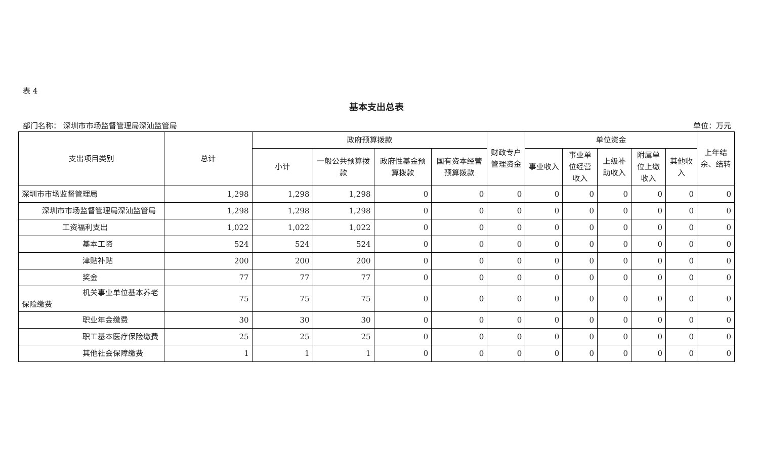表 4
基本支出总表
部门名称： 深圳市市场监督管理局深汕监管局 单位：万元
| 支出项目类别 | 总计 | 政府预算拨款 | | | | 财政专户管理资金 | 单位资金 | | | | | 上年结余、结转 |
| --- | --- | --- | --- | --- | --- | --- | --- | --- | --- | --- | --- | --- |
| | | 小计 | 一般公共预算拨款 | 政府性基金预算拨款 | 国有资本经营预算拨款 | | 事业收入 | 事业单位经营收入 | 上级补助收入 | 附属单位上缴收入 | 其他收入 | |
| 深圳市市场监督管理局 | 1,298 | 1,298 | 1,298 | 0 | 0 | 0 | 0 | 0 | 0 | 0 | 0 | 0 |
| 深圳市市场监督管理局深汕监管 局 | 1,298 | 1,298 | 1,298 | 0 | 0 | 0 | 0 | 0 | 0 | 0 | 0 | 0 |
| 工资福利支出 | 1,022 | 1,022 | 1,022 | 0 | 0 | 0 | 0 | 0 | 0 | 0 | 0 | 0 |
| 基本工资 | 524 | 524 | 524 | 0 | 0 | 0 | 0 | 0 | 0 | 0 | 0 | 0 |
| 津贴补贴 | 200 | 200 | 200 | 0 | 0 | 0 | 0 | 0 | 0 | 0 | 0 | 0 |
| 奖金 | 77 | 77 | 77 | 0 | 0 | 0 | 0 | 0 | 0 | 0 | 0 | 0 |
| 机关事业单位基本养 老保险缴费 | 75 | 75 | 75 | 0 | 0 | 0 | 0 | 0 | 0 | 0 | 0 | 0 |
| 职业年金缴费 | 30 | 30 | 30 | 0 | 0 | 0 | 0 | 0 | 0 | 0 | 0 | 0 |
| 职工基本医疗保险缴 费 | 25 | 25 | 25 | 0 | 0 | 0 | 0 | 0 | 0 | 0 | 0 | 0 |
| 其他社会保障缴费 | 1 | 1 | 1 | 0 | 0 | 0 | 0 | 0 | 0 | 0 | 0 | 0 |